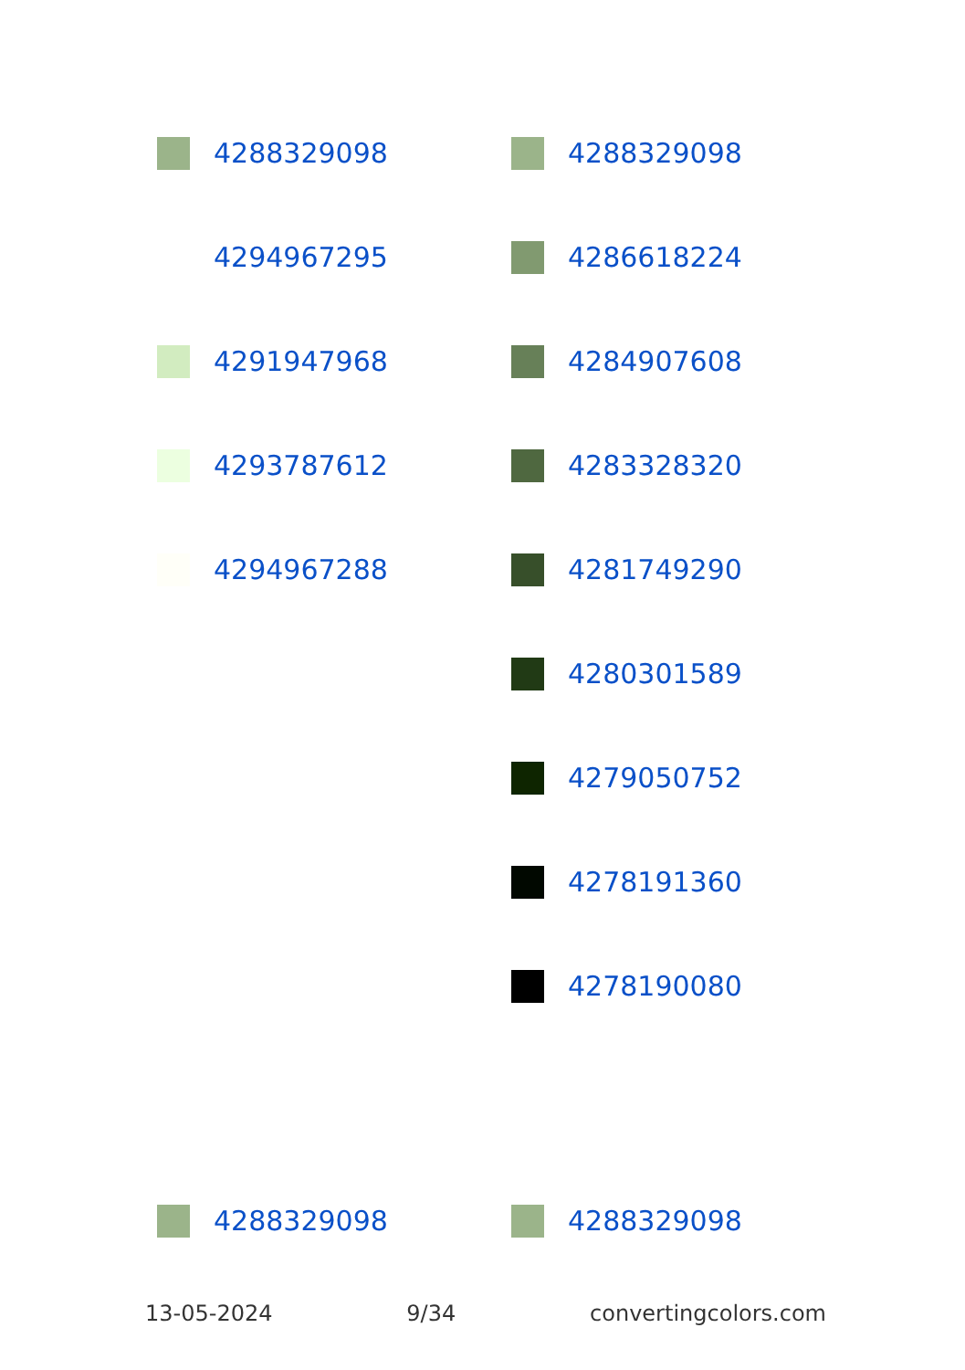4288329098
4294967295
4291947968
4293787612
4294967288
4288329098
4286618224
4284907608
4283328320
4281749290
4280301589
4279050752
4278191360
4278190080
4288329098 4288329098
13-05-2024 9/34 convertingcolors.com